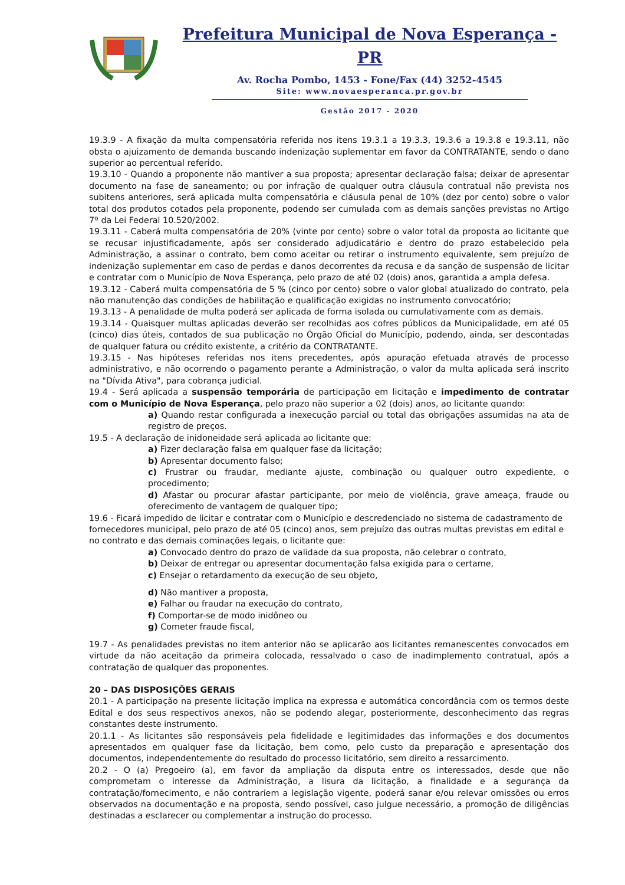Prefeitura Municipal de Nova Esperança - PR
Av. Rocha Pombo, 1453 - Fone/Fax (44) 3252-4545
Site: www.novaesperanca.pr.gov.br
Gestão 2017 - 2020
19.3.9 - A fixação da multa compensatória referida nos itens 19.3.1 a 19.3.3, 19.3.6 a 19.3.8 e 19.3.11, não obsta o ajuizamento de demanda buscando indenização suplementar em favor da CONTRATANTE, sendo o dano superior ao percentual referido.
19.3.10 - Quando a proponente não mantiver a sua proposta; apresentar declaração falsa; deixar de apresentar documento na fase de saneamento; ou por infração de qualquer outra cláusula contratual não prevista nos subitens anteriores, será aplicada multa compensatória e cláusula penal de 10% (dez por cento) sobre o valor total dos produtos cotados pela proponente, podendo ser cumulada com as demais sanções previstas no Artigo 7º da Lei Federal 10.520/2002.
19.3.11 - Caberá multa compensatória de 20% (vinte por cento) sobre o valor total da proposta ao licitante que se recusar injustificadamente, após ser considerado adjudicatário e dentro do prazo estabelecido pela Administração, a assinar o contrato, bem como aceitar ou retirar o instrumento equivalente, sem prejuízo de indenização suplementar em caso de perdas e danos decorrentes da recusa e da sanção de suspensão de licitar e contratar com o Município de Nova Esperança, pelo prazo de até 02 (dois) anos, garantida a ampla defesa.
19.3.12 - Caberá multa compensatória de 5 % (cinco por cento) sobre o valor global atualizado do contrato, pela não manutenção das condições de habilitação e qualificação exigidas no instrumento convocatório;
19.3.13 - A penalidade de multa poderá ser aplicada de forma isolada ou cumulativamente com as demais.
19.3.14 - Quaisquer multas aplicadas deverão ser recolhidas aos cofres públicos da Municipalidade, em até 05 (cinco) dias úteis, contados de sua publicação no Órgão Oficial do Município, podendo, ainda, ser descontadas de qualquer fatura ou crédito existente, a critério da CONTRATANTE.
19.3.15 - Nas hipóteses referidas nos itens precedentes, após apuração efetuada através de processo administrativo, e não ocorrendo o pagamento perante a Administração, o valor da multa aplicada será inscrito na "Dívida Ativa", para cobrança judicial.
19.4 - Será aplicada a suspensão temporária de participação em licitação e impedimento de contratar com o Município de Nova Esperança, pelo prazo não superior a 02 (dois) anos, ao licitante quando:
a) Quando restar configurada a inexecução parcial ou total das obrigações assumidas na ata de registro de preços.
19.5 - A declaração de inidoneidade será aplicada ao licitante que:
a) Fizer declaração falsa em qualquer fase da licitação;
b) Apresentar documento falso;
c) Frustrar ou fraudar, mediante ajuste, combinação ou qualquer outro expediente, o procedimento;
d) Afastar ou procurar afastar participante, por meio de violência, grave ameaça, fraude ou oferecimento de vantagem de qualquer tipo;
19.6 - Ficará impedido de licitar e contratar com o Município e descredenciado no sistema de cadastramento de fornecedores municipal, pelo prazo de até 05 (cinco) anos, sem prejuízo das outras multas previstas em edital e no contrato e das demais cominações legais, o licitante que:
a) Convocado dentro do prazo de validade da sua proposta, não celebrar o contrato,
b) Deixar de entregar ou apresentar documentação falsa exigida para o certame,
c) Ensejar o retardamento da execução de seu objeto,
d) Não mantiver a proposta,
e) Falhar ou fraudar na execução do contrato,
f) Comportar-se de modo inidôneo ou
g) Cometer fraude fiscal,
19.7 - As penalidades previstas no item anterior não se aplicarão aos licitantes remanescentes convocados em virtude da não aceitação da primeira colocada, ressalvado o caso de inadimplemento contratual, após a contratação de qualquer das proponentes.
20 – DAS DISPOSIÇÕES GERAIS
20.1 - A participação na presente licitação implica na expressa e automática concordância com os termos deste Edital e dos seus respectivos anexos, não se podendo alegar, posteriormente, desconhecimento das regras constantes deste instrumento.
20.1.1 - As licitantes são responsáveis pela fidelidade e legitimidades das informações e dos documentos apresentados em qualquer fase da licitação, bem como, pelo custo da preparação e apresentação dos documentos, independentemente do resultado do processo licitatório, sem direito a ressarcimento.
20.2 - O (a) Pregoeiro (a), em favor da ampliação da disputa entre os interessados, desde que não comprometam o interesse da Administração, a lisura da licitação, a finalidade e a segurança da contratação/fornecimento, e não contrariem a legislação vigente, poderá sanar e/ou relevar omissões ou erros observados na documentação e na proposta, sendo possível, caso julgue necessário, a promoção de diligências destinadas a esclarecer ou complementar a instrução do processo.